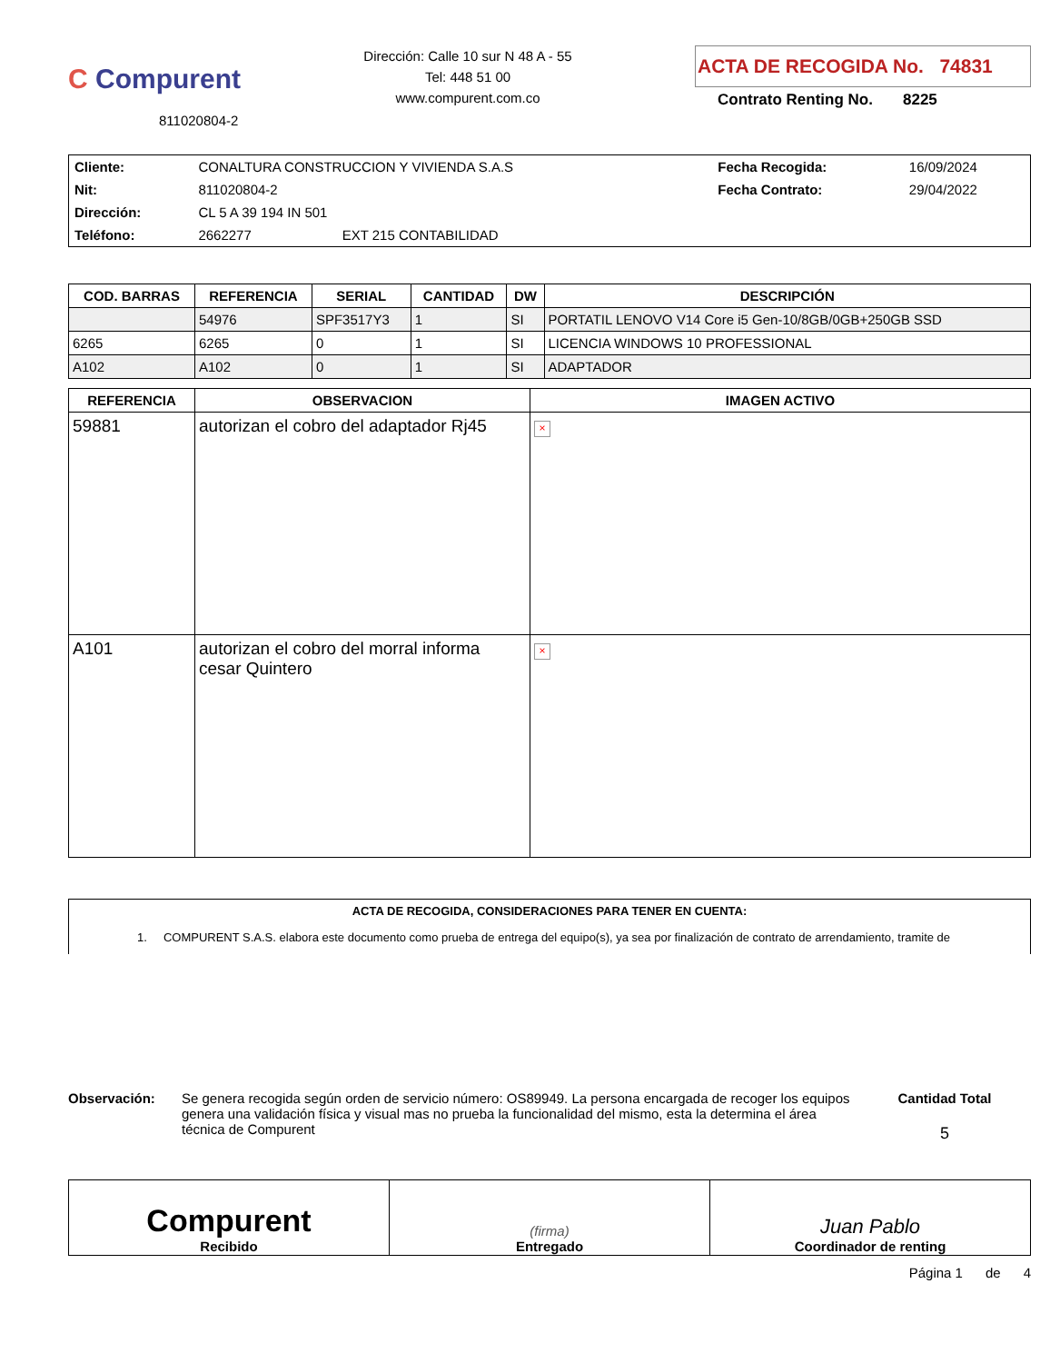C Compurent
811020804-2
Dirección: Calle 10 sur N 48 A - 55
Tel: 448 51 00
www.compurent.com.co
ACTA DE RECOGIDA No. 74831
Contrato Renting No. 8225
| Cliente: | CONALTURA CONSTRUCCION Y VIVIENDA S.A.S | | Fecha Recogida: | 16/09/2024 |
| Nit: | 811020804-2 | | Fecha Contrato: | 29/04/2022 |
| Dirección: | CL 5 A 39 194 IN 501 | | | |
| Teléfono: | 2662277 | EXT 215 CONTABILIDAD | | |
| COD. BARRAS | REFERENCIA | SERIAL | CANTIDAD | DW | DESCRIPCIÓN |
| --- | --- | --- | --- | --- | --- |
| | 54976 | SPF3517Y3 | 1 | SI | PORTATIL LENOVO V14 Core i5 Gen-10/8GB/0GB+250GB SSD |
| 6265 | 6265 | 0 | 1 | SI | LICENCIA WINDOWS 10 PROFESSIONAL |
| A102 | A102 | 0 | 1 | SI | ADAPTADOR |
| REFERENCIA | OBSERVACION | IMAGEN ACTIVO |
| --- | --- | --- |
| 59881 | autorizan el cobro del adaptador Rj45 | × |
| A101 | autorizan el cobro del morral informa cesar Quintero | × |
ACTA DE RECOGIDA, CONSIDERACIONES PARA TENER EN CUENTA:
1. COMPURENT S.A.S. elabora este documento como prueba de entrega del equipo(s), ya sea por finalización de contrato de arrendamiento, tramite de
Observación: Se genera recogida según orden de servicio número: OS89949. La persona encargada de recoger los equipos genera una validación física y visual mas no prueba la funcionalidad del mismo, esta la determina el área técnica de Compurent
Cantidad Total
5
| Compurent Recibido | (firma) Entregado | Juan Pablo Coordinador de renting |
Página 1 de 4